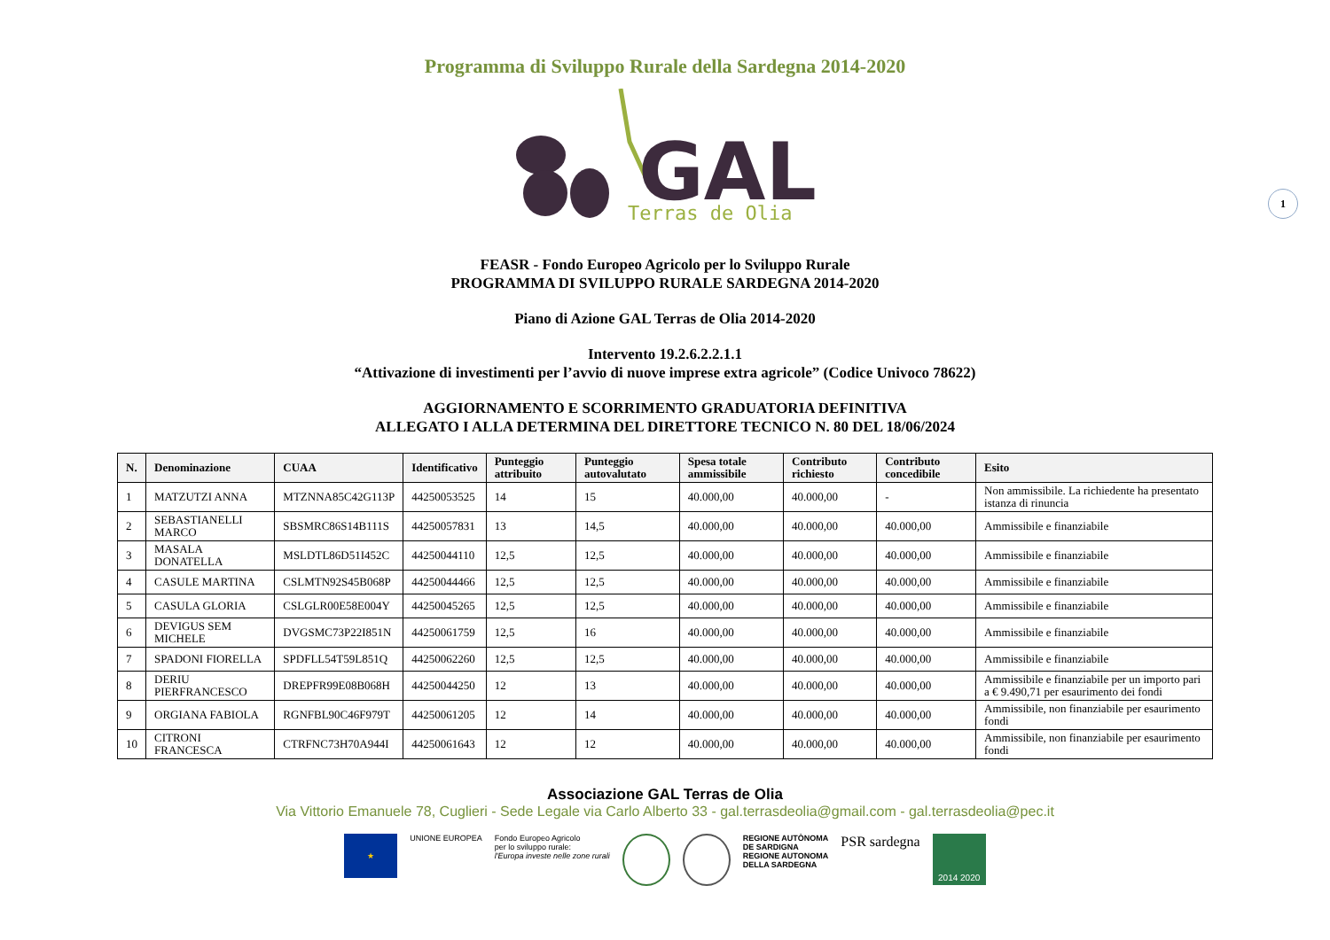1
Programma di Sviluppo Rurale della Sardegna 2014-2020
GAL
Terras de Olia
FEASR - Fondo Europeo Agricolo per lo Sviluppo Rurale
PROGRAMMA DI SVILUPPO RURALE SARDEGNA 2014-2020
Piano di Azione GAL Terras de Olia 2014-2020
Intervento 19.2.6.2.2.1.1
“Attivazione di investimenti per l’avvio di nuove imprese extra agricole” (Codice Univoco 78622)
AGGIORNAMENTO E SCORRIMENTO GRADUATORIA DEFINITIVA
ALLEGATO I ALLA DETERMINA DEL DIRETTORE TECNICO N. 80 DEL 18/06/2024
| N. | Denominazione | CUAA | Identificativo | Punteggio attribuito | Punteggio autovalutato | Spesa totale ammissibile | Contributo richiesto | Contributo concedibile | Esito |
| --- | --- | --- | --- | --- | --- | --- | --- | --- | --- |
| 1 | MATZUTZI ANNA | MTZNNA85C42G113P | 44250053525 | 14 | 15 | 40.000,00 | 40.000,00 | - | Non ammissibile. La richiedente ha presentato istanza di rinuncia |
| 2 | SEBASTIANELLI MARCO | SBSMRC86S14B111S | 44250057831 | 13 | 14,5 | 40.000,00 | 40.000,00 | 40.000,00 | Ammissibile e finanziabile |
| 3 | MASALA DONATELLA | MSLDTL86D51I452C | 44250044110 | 12,5 | 12,5 | 40.000,00 | 40.000,00 | 40.000,00 | Ammissibile e finanziabile |
| 4 | CASULE MARTINA | CSLMTN92S45B068P | 44250044466 | 12,5 | 12,5 | 40.000,00 | 40.000,00 | 40.000,00 | Ammissibile e finanziabile |
| 5 | CASULA GLORIA | CSLGLR00E58E004Y | 44250045265 | 12,5 | 12,5 | 40.000,00 | 40.000,00 | 40.000,00 | Ammissibile e finanziabile |
| 6 | DEVIGUS SEM MICHELE | DVGSMC73P22I851N | 44250061759 | 12,5 | 16 | 40.000,00 | 40.000,00 | 40.000,00 | Ammissibile e finanziabile |
| 7 | SPADONI FIORELLA | SPDFLL54T59L851Q | 44250062260 | 12,5 | 12,5 | 40.000,00 | 40.000,00 | 40.000,00 | Ammissibile e finanziabile |
| 8 | DERIU PIERFRANCESCO | DREPFR99E08B068H | 44250044250 | 12 | 13 | 40.000,00 | 40.000,00 | 40.000,00 | Ammissibile e finanziabile per un importo pari a € 9.490,71 per esaurimento dei fondi |
| 9 | ORGIANA FABIOLA | RGNFBL90C46F979T | 44250061205 | 12 | 14 | 40.000,00 | 40.000,00 | 40.000,00 | Ammissibile, non finanziabile per esaurimento fondi |
| 10 | CITRONI FRANCESCA | CTRFNC73H70A944I | 44250061643 | 12 | 12 | 40.000,00 | 40.000,00 | 40.000,00 | Ammissibile, non finanziabile per esaurimento fondi |
Associazione GAL Terras de Olia
Via Vittorio Emanuele 78, Cuglieri - Sede Legale via Carlo Alberto 33 - gal.terrasdeolia@gmail.com - gal.terrasdeolia@pec.it
★
UNIONE EUROPEA Fondo Europeo Agricolo
per lo sviluppo rurale:
l'Europa investe nelle zone rurali
REGIONE AUTÒNOMA
DE SARDIGNA
REGIONE AUTONOMA
DELLA SARDEGNA
PSR sardegna
2014 2020